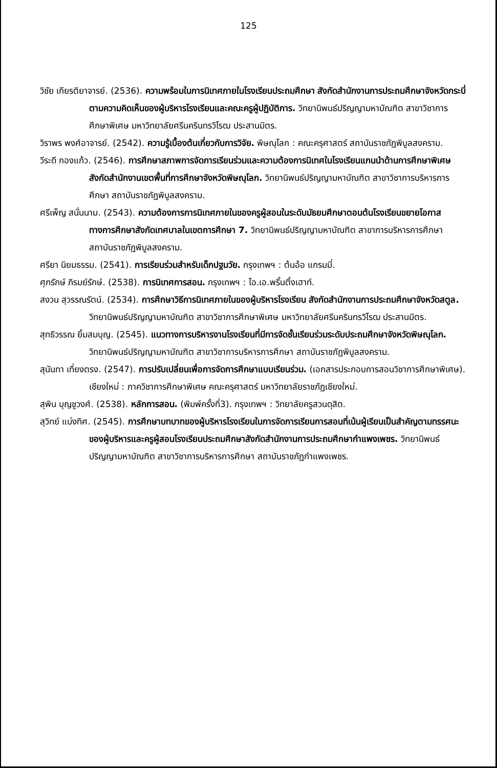125
วิชัย เกียรติยาจารย์. (2536). ความพร้อมในการนิเทศภายในโรงเรียนประถมศึกษา สังกัดสำนักงานการประถมศึกษาจังหวัดกระบี่ ตามความคิดเห็นของผู้บริหารโรงเรียนและคณะครูผู้ปฏิบัติการ. วิทยานิพนธ์ปริญญามหาบัณฑิต สาขาวิชาการศึกษาพิเศษ มหาวิทยาลัยศรีนครินทรวิโรฒ ประสานมิตร.
วิราพร พงศ์อาจารย์. (2542). ความรู้เบื้องต้นเกี่ยวกับการวิจัย. พิษณุโลก : คณะครุศาสตร์ สถาบันราชภัฏพิบูลสงคราม.
วีระดี กองแก้ว. (2546). การศึกษาสภาพการจัดการเรียนร่วมและความต้องการนิเทศในโรงเรียนแกนนำด้านการศึกษาพิเศษ สังกัดสำนักงานเขตพื้นที่การศึกษาจังหวัดพิษณุโลก. วิทยานิพนธ์ปริญญามหาบัณฑิต สาขาวิชาการบริหารการศึกษา สถาบันราชภัฏพิบูลสงคราม.
ศรีเพ็ญ สนั่นนาม. (2543). ความต้องการการนิเทศภายในของครูผู้สอนในระดับมัธยมศึกษาตอนต้นโรงเรียนขยายโอกาสทางการศึกษาสังกัดเทศบาลในเขตการศึกษา 7. วิทยานิพนธ์ปริญญามหาบัณฑิต สาขาการบริหารการศึกษา สถาบันราชภัฏพิบูลสงคราม.
ศรียา นิยมธรรม. (2541). การเรียนร่วมสำหรับเด็กปฐมวัย. กรุงเทพฯ : ต้นอ้อ แกรมมี่.
ศุภรักษ์ ภิรมย์รักษ์. (2538). การนิเทศการสอน. กรุงเทพฯ : โอ.เอ.พริ้นติ้งเฮาท์.
สงวน สุวรรณรัตน์. (2534). การศึกษาวิธีการนิเทศภายในของผู้บริหารโรงเรียน สังกัดสำนักงานการประถมศึกษาจังหวัดสตูล. วิทยานิพนธ์ปริญญามหาบัณฑิต สาขาวิชาการศึกษาพิเศษ มหาวิทยาลัยศรีนครินทรวิโรฒ ประสานมิตร.
สุทธิวรรณ ยิ้มสมบุญ. (2545). แนวทางการบริหารงานโรงเรียนที่มีการจัดชั้นเรียนร่วมระดับประถมศึกษาจังหวัดพิษณุโลก. วิทยานิพนธ์ปริญญามหาบัณฑิต สาขาวิชาการบริหารการศึกษา สถาบันราชภัฏพิบูลสงคราม.
สุนันทา เที่ยงตรง. (2547). การปรับเปลี่ยนเพื่อการจัดการศึกษาแบบเรียนร่วม. (เอกสารประกอบการสอนวิชาการศึกษาพิเศษ). เชียงใหม่ : ภาควิชาการศึกษาพิเศษ คณะครุศาสตร์ มหาวิทยาลัยราชภัฏเชียงใหม่.
สุพิน บุญชูวงศ์. (2538). หลักการสอน. (พิมพ์ครั้งที่3). กรุงเทพฯ : วิทยาลัยครูสวนดุสิต.
สุวิทย์ แบ่งทิศ. (2545). การศึกษาบทบาทของผู้บริหารโรงเรียนในการจัดการเรียนการสอนที่เน้นผู้เรียนเป็นสำคัญตามทรรศนะของผู้บริหารและครูผู้สอนโรงเรียนประถมศึกษาสังกัดสำนักงานการประถมศึกษากำแพงเพชร. วิทยานิพนธ์ปริญญามหาบัณฑิต สาขาวิชาการบริหารการศึกษา สถาบันราชภัฏกำแพงเพชร.